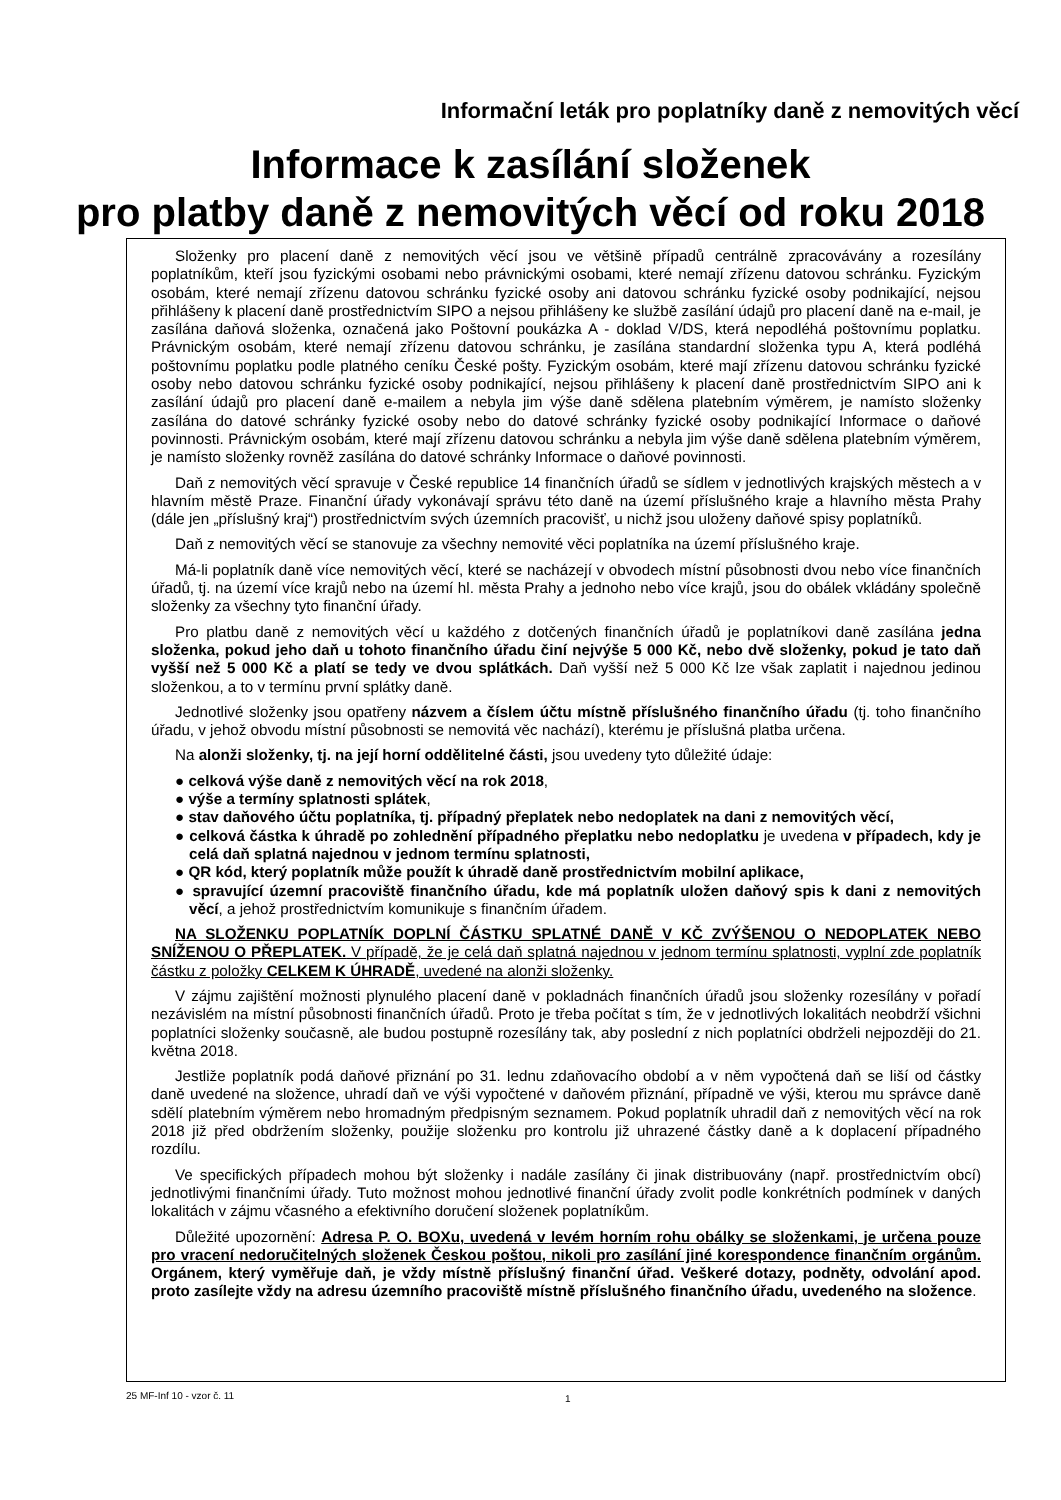Informační leták pro poplatníky daně z nemovitých věcí
Informace k zasílání složenek
pro platby daně z nemovitých věcí od roku 2018
Složenky pro placení daně z nemovitých věcí jsou ve většině případů centrálně zpracovávány a rozesílány poplatníkům, kteří jsou fyzickými osobami nebo právnickými osobami, které nemají zřízenu datovou schránku. Fyzickým osobám, které nemají zřízenu datovou schránku fyzické osoby ani datovou schránku fyzické osoby podnikající, nejsou přihlášeny k placení daně prostřednictvím SIPO a nejsou přihlášeny ke službě zasílání údajů pro placení daně na e-mail, je zasílána daňová složenka, označená jako Poštovní poukázka A - doklad V/DS, která nepodléhá poštovnímu poplatku. Právnickým osobám, které nemají zřízenu datovou schránku, je zasílána standardní složenka typu A, která podléhá poštovnímu poplatku podle platného ceníku České pošty. Fyzickým osobám, které mají zřízenu datovou schránku fyzické osoby nebo datovou schránku fyzické osoby podnikající, nejsou přihlášeny k placení daně prostřednictvím SIPO ani k zasílání údajů pro placení daně e-mailem a nebyla jim výše daně sdělena platebním výměrem, je namísto složenky zasílána do datové schránky fyzické osoby nebo do datové schránky fyzické osoby podnikající Informace o daňové povinnosti. Právnickým osobám, které mají zřízenu datovou schránku a nebyla jim výše daně sdělena platebním výměrem, je namísto složenky rovněž zasílána do datové schránky Informace o daňové povinnosti.
Daň z nemovitých věcí spravuje v České republice 14 finančních úřadů se sídlem v jednotlivých krajských městech a v hlavním městě Praze. Finanční úřady vykonávají správu této daně na území příslušného kraje a hlavního města Prahy (dále jen „příslušný kraj“) prostřednictvím svých územních pracovišť, u nichž jsou uloženy daňové spisy poplatníků.
Daň z nemovitých věcí se stanovuje za všechny nemovité věci poplatníka na území příslušného kraje.
Má-li poplatník daně více nemovitých věcí, které se nacházejí v obvodech místní působnosti dvou nebo více finančních úřadů, tj. na území více krajů nebo na území hl. města Prahy a jednoho nebo více krajů, jsou do obálek vkládány společně složenky za všechny tyto finanční úřady.
Pro platbu daně z nemovitých věcí u každého z dotčených finančních úřadů je poplatníkovi daně zasílána jedna složenka, pokud jeho daň u tohoto finančního úřadu činí nejvýše 5 000 Kč, nebo dvě složenky, pokud je tato daň vyšší než 5 000 Kč a platí se tedy ve dvou splátkách. Daň vyšší než 5 000 Kč lze však zaplatit i najednou jedinou složenkou, a to v termínu první splátky daně.
Jednotlivé složenky jsou opatřeny názvem a číslem účtu místně příslušného finančního úřadu (tj. toho finančního úřadu, v jehož obvodu místní působnosti se nemovitá věc nachází), kterému je příslušná platba určena.
Na alonži složenky, tj. na její horní oddělitelné části, jsou uvedeny tyto důležité údaje:
● celková výše daně z nemovitých věcí na rok 2018,
● výše a termíny splatnosti splátek,
● stav daňového účtu poplatníka, tj. případný přeplatek nebo nedoplatek na dani z nemovitých věcí,
● celková částka k úhradě po zohlednění případného přeplatku nebo nedoplatku je uvedena v případech, kdy je celá daň splatná najednou v jednom termínu splatnosti,
● QR kód, který poplatník může použít k úhradě daně prostřednictvím mobilní aplikace,
● spravující územní pracoviště finančního úřadu, kde má poplatník uložen daňový spis k dani z nemovitých věcí, a jehož prostřednictvím komunikuje s finančním úřadem.
NA SLOŽENKU POPLATNÍK DOPLNÍ ČÁSTKU SPLATNÉ DANĚ V KČ ZVÝŠENOU O NEDOPLATEK NEBO SNÍŽENOU O PŘEPLATEK. V případě, že je celá daň splatná najednou v jednom termínu splatnosti, vyplní zde poplatník částku z položky CELKEM K ÚHRADĚ, uvedené na alonži složenky.
V zájmu zajištění možnosti plynulého placení daně v pokladnách finančních úřadů jsou složenky rozesílány v pořadí nezávislém na místní působnosti finančních úřadů. Proto je třeba počítat s tím, že v jednotlivých lokalitách neobdrží všichni poplatníci složenky současně, ale budou postupně rozesílány tak, aby poslední z nich poplatníci obdrželi nejpozději do 21. května 2018.
Jestliže poplatník podá daňové přiznání po 31. lednu zdaňovacího období a v něm vypočtená daň se liší od částky daně uvedené na složence, uhradí daň ve výši vypočtené v daňovém přiznání, případně ve výši, kterou mu správce daně sdělí platebním výměrem nebo hromadným předpisným seznamem. Pokud poplatník uhradil daň z nemovitých věcí na rok 2018 již před obdržením složenky, použije složenku pro kontrolu již uhrazené částky daně a k doplacení případného rozdílu.
Ve specifických případech mohou být složenky i nadále zasílány či jinak distribuovány (např. prostřednictvím obcí) jednotlivými finančními úřady. Tuto možnost mohou jednotlivé finanční úřady zvolit podle konkrétních podmínek v daných lokalitách v zájmu včasného a efektivního doručení složenek poplatníkům.
Důležité upozornění: Adresa P. O. BOXu, uvedená v levém horním rohu obálky se složenkami, je určena pouze pro vracení nedoručitelných složenek Českou poštou, nikoli pro zasílání jiné korespondence finančním orgánům. Orgánem, který vyměřuje daň, je vždy místně příslušný finanční úřad. Veškeré dotazy, podněty, odvolání apod. proto zasílejte vždy na adresu územního pracoviště místně příslušného finančního úřadu, uvedeného na složence.
25 MF-Inf 10 - vzor č. 11 1